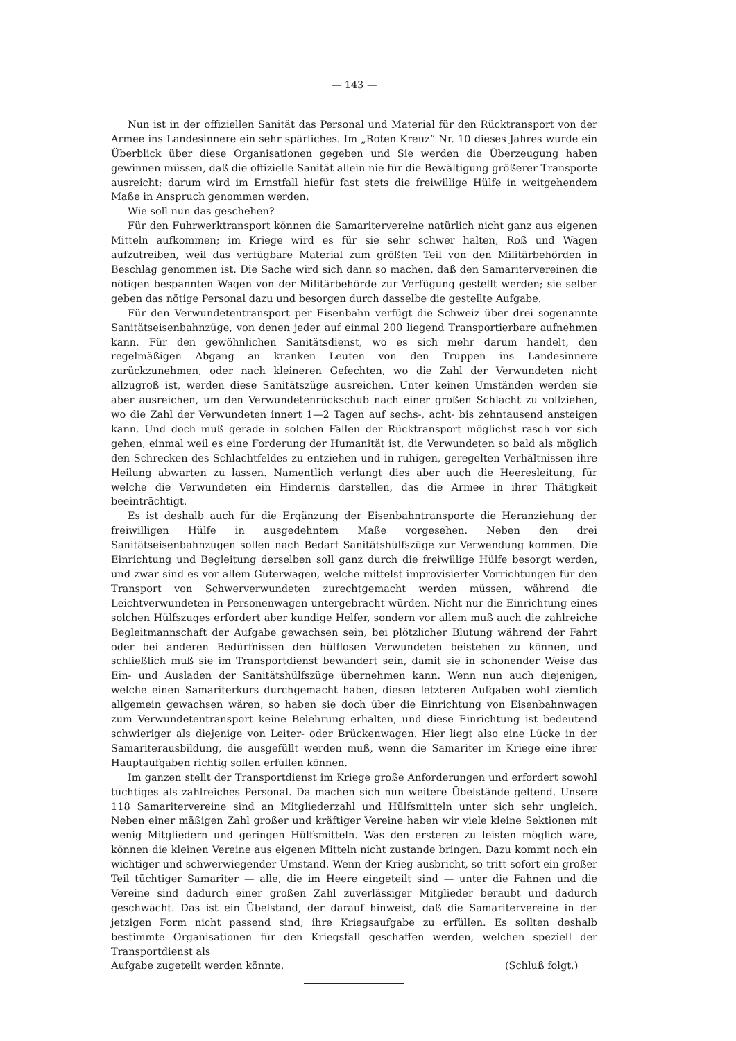— 143 —
Nun ist in der offiziellen Sanität das Personal und Material für den Rücktransport von der Armee ins Landesinnere ein sehr spärliches. Im „Roten Kreuz“ Nr. 10 dieses Jahres wurde ein Überblick über diese Organisationen gegeben und Sie werden die Überzeugung haben gewinnen müssen, daß die offizielle Sanität allein nie für die Bewältigung größerer Transporte ausreicht; darum wird im Ernstfall hiefür fast stets die freiwillige Hülfe in weitgehendem Maße in Anspruch genommen werden.
Wie soll nun das geschehen?
Für den Fuhrwerktransport können die Samaritervereine natürlich nicht ganz aus eigenen Mitteln aufkommen; im Kriege wird es für sie sehr schwer halten, Roß und Wagen aufzutreiben, weil das verfügbare Material zum größten Teil von den Militärbehörden in Beschlag genommen ist. Die Sache wird sich dann so machen, daß den Samaritervereinen die nötigen bespannten Wagen von der Militärbehörde zur Verfügung gestellt werden; sie selber geben das nötige Personal dazu und besorgen durch dasselbe die gestellte Aufgabe.
Für den Verwundetentransport per Eisenbahn verfügt die Schweiz über drei sogenannte Sanitätseisenbahnzüge, von denen jeder auf einmal 200 liegend Transportierbare aufnehmen kann. Für den gewöhnlichen Sanitätsdienst, wo es sich mehr darum handelt, den regelmäßigen Abgang an kranken Leuten von den Truppen ins Landesinnere zurückzunehmen, oder nach kleineren Gefechten, wo die Zahl der Verwundeten nicht allzugroß ist, werden diese Sanitätszüge ausreichen. Unter keinen Umständen werden sie aber ausreichen, um den Verwundetenrückschub nach einer großen Schlacht zu vollziehen, wo die Zahl der Verwundeten innert 1—2 Tagen auf sechs-, acht- bis zehntausend ansteigen kann. Und doch muß gerade in solchen Fällen der Rücktransport möglichst rasch vor sich gehen, einmal weil es eine Forderung der Humanität ist, die Verwundeten so bald als möglich den Schrecken des Schlachtfeldes zu entziehen und in ruhigen, geregelten Verhältnissen ihre Heilung abwarten zu lassen. Namentlich verlangt dies aber auch die Heeresleitung, für welche die Verwundeten ein Hindernis darstellen, das die Armee in ihrer Thätigkeit beeinträchtigt.
Es ist deshalb auch für die Ergänzung der Eisenbahntransporte die Heranziehung der freiwilligen Hülfe in ausgedehntem Maße vorgesehen. Neben den drei Sanitätseisenbahnzügen sollen nach Bedarf Sanitätshülfszüge zur Verwendung kommen. Die Einrichtung und Begleitung derselben soll ganz durch die freiwillige Hülfe besorgt werden, und zwar sind es vor allem Güterwagen, welche mittelst improvisierter Vorrichtungen für den Transport von Schwerverwundeten zurechtgemacht werden müssen, während die Leichtverwundeten in Personenwagen untergebracht würden. Nicht nur die Einrichtung eines solchen Hülfszuges erfordert aber kundige Helfer, sondern vor allem muß auch die zahlreiche Begleitmannschaft der Aufgabe gewachsen sein, bei plötzlicher Blutung während der Fahrt oder bei anderen Bedürfnissen den hülflosen Verwundeten beistehen zu können, und schließlich muß sie im Transportdienst bewandert sein, damit sie in schonender Weise das Ein- und Ausladen der Sanitätshülfszüge übernehmen kann. Wenn nun auch diejenigen, welche einen Samariterkurs durchgemacht haben, diesen letzteren Aufgaben wohl ziemlich allgemein gewachsen wären, so haben sie doch über die Einrichtung von Eisenbahnwagen zum Verwundetentransport keine Belehrung erhalten, und diese Einrichtung ist bedeutend schwieriger als diejenige von Leiter- oder Brückenwagen. Hier liegt also eine Lücke in der Samariterausbildung, die ausgefüllt werden muß, wenn die Samariter im Kriege eine ihrer Hauptaufgaben richtig sollen erfüllen können.
Im ganzen stellt der Transportdienst im Kriege große Anforderungen und erfordert sowohl tüchtiges als zahlreiches Personal. Da machen sich nun weitere Übelstände geltend. Unsere 118 Samaritervereine sind an Mitgliederzahl und Hülfsmitteln unter sich sehr ungleich. Neben einer mäßigen Zahl großer und kräftiger Vereine haben wir viele kleine Sektionen mit wenig Mitgliedern und geringen Hülfsmitteln. Was den ersteren zu leisten möglich wäre, können die kleinen Vereine aus eigenen Mitteln nicht zustande bringen. Dazu kommt noch ein wichtiger und schwerwiegender Umstand. Wenn der Krieg ausbricht, so tritt sofort ein großer Teil tüchtiger Samariter — alle, die im Heere eingeteilt sind — unter die Fahnen und die Vereine sind dadurch einer großen Zahl zuverlässiger Mitglieder beraubt und dadurch geschwächt. Das ist ein Übelstand, der darauf hinweist, daß die Samaritervereine in der jetzigen Form nicht passend sind, ihre Kriegsaufgabe zu erfüllen. Es sollten deshalb bestimmte Organisationen für den Kriegsfall geschaffen werden, welchen speziell der Transportdienst als
Aufgabe zugeteilt werden könnte. (Schluß folgt.)